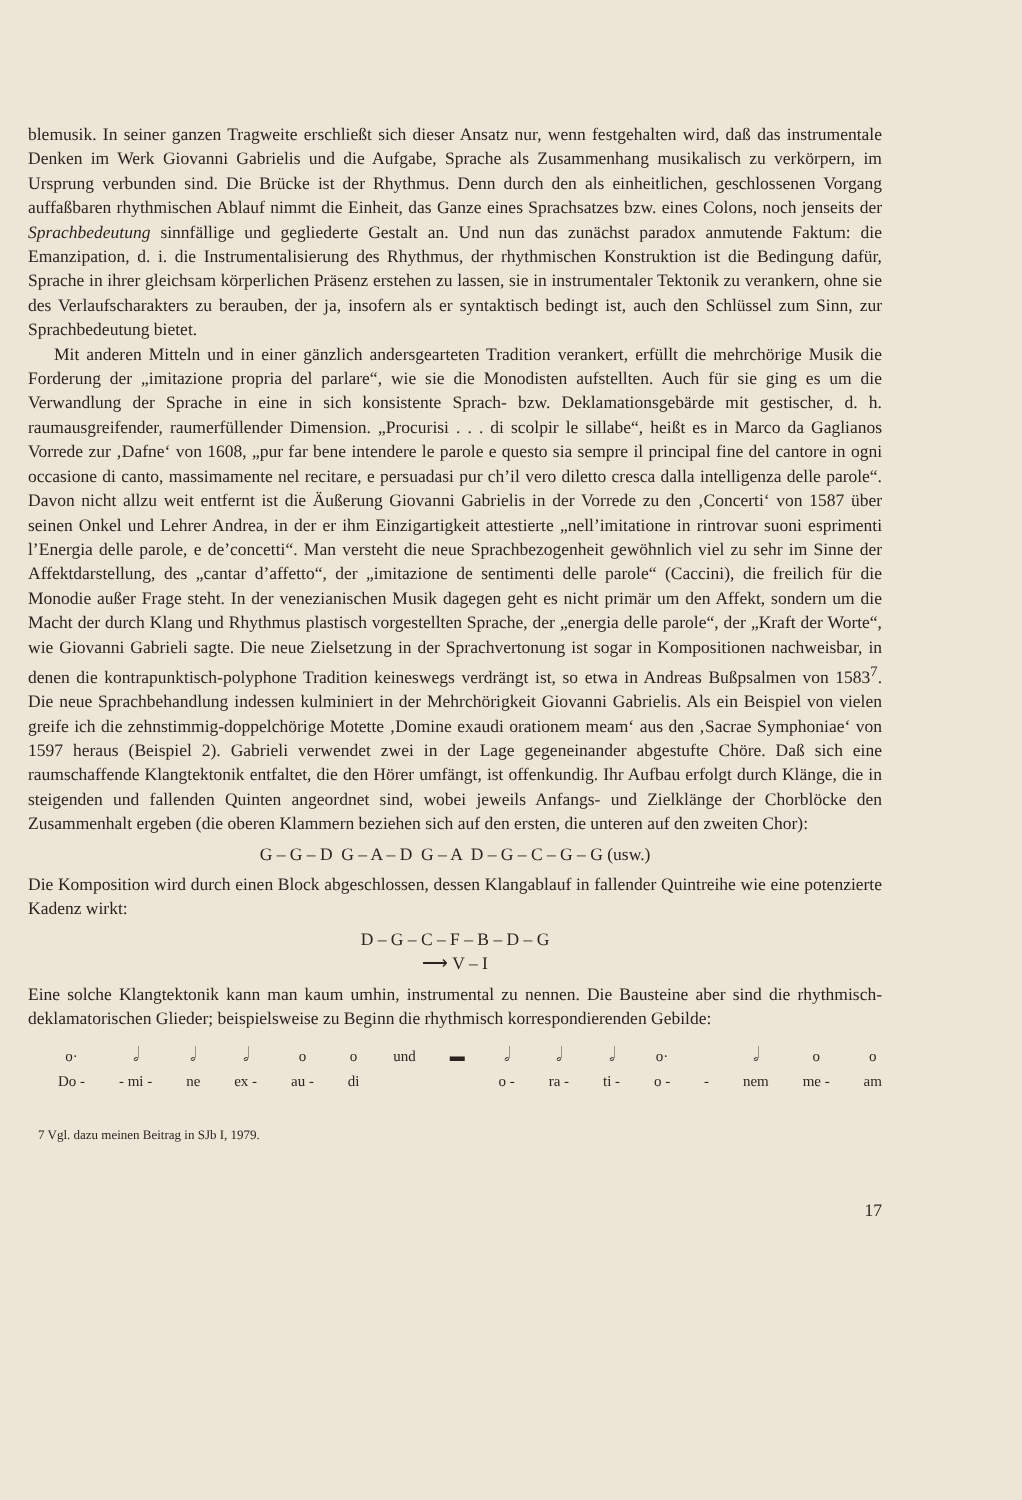blemusik. In seiner ganzen Tragweite erschließt sich dieser Ansatz nur, wenn festgehalten wird, daß das instrumentale Denken im Werk Giovanni Gabrielis und die Aufgabe, Sprache als Zusammenhang musikalisch zu verkörpern, im Ursprung verbunden sind. Die Brücke ist der Rhythmus. Denn durch den als einheitlichen, geschlossenen Vorgang auffaßbaren rhythmischen Ablauf nimmt die Einheit, das Ganze eines Sprachsatzes bzw. eines Colons, noch jenseits der Sprachbedeutung sinnfällige und gegliederte Gestalt an. Und nun das zunächst paradox anmutende Faktum: die Emanzipation, d. i. die Instrumentalisierung des Rhythmus, der rhythmischen Konstruktion ist die Bedingung dafür, Sprache in ihrer gleichsam körperlichen Präsenz erstehen zu lassen, sie in instrumentaler Tektonik zu verankern, ohne sie des Verlaufscharakters zu berauben, der ja, insofern als er syntaktisch bedingt ist, auch den Schlüssel zum Sinn, zur Sprachbedeutung bietet.
Mit anderen Mitteln und in einer gänzlich andersgearteten Tradition verankert, erfüllt die mehrchörige Musik die Forderung der „imitazione propria del parlare“, wie sie die Monodisten aufstellten. Auch für sie ging es um die Verwandlung der Sprache in eine in sich konsistente Sprach- bzw. Deklamationsgebärde mit gestischer, d. h. raumausgreifender, raumerfüllender Dimension. „Procurisi . . . di scolpir le sillabe“, heißt es in Marco da Gaglianos Vorrede zur ‚Dafne‘ von 1608, „pur far bene intendere le parole e questo sia sempre il principal fine del cantore in ogni occasione di canto, massimamente nel recitare, e persuadasi pur ch’il vero diletto cresca dalla intelligenza delle parole“. Davon nicht allzu weit entfernt ist die Äußerung Giovanni Gabrielis in der Vorrede zu den ‚Concerti‘ von 1587 über seinen Onkel und Lehrer Andrea, in der er ihm Einzigartigkeit attestierte „nell’imitatione in rintrovar suoni esprimenti l’Energia delle parole, e de’concetti“. Man versteht die neue Sprachbezogenheit gewöhnlich viel zu sehr im Sinne der Affektdarstellung, des „cantar d’affetto“, der „imitazione de sentimenti delle parole“ (Caccini), die freilich für die Monodie außer Frage steht. In der venezianischen Musik dagegen geht es nicht primär um den Affekt, sondern um die Macht der durch Klang und Rhythmus plastisch vorgestellten Sprache, der „energia delle parole“, der „Kraft der Worte“, wie Giovanni Gabrieli sagte. Die neue Zielsetzung in der Sprachvertonung ist sogar in Kompositionen nachweisbar, in denen die kontrapunktisch-polyphone Tradition keineswegs verdrängt ist, so etwa in Andreas Bußpsalmen von 1583<sup>7</sup>. Die neue Sprachbehandlung indessen kulminiert in der Mehrchörigkeit Giovanni Gabrielis. Als ein Beispiel von vielen greife ich die zehnstimmig-doppelchörige Motette ‚Domine exaudi orationem meam‘ aus den ‚Sacrae Symphoniae‘ von 1597 heraus (Beispiel 2). Gabrieli verwendet zwei in der Lage gegeneinander abgestufte Chöre. Daß sich eine raumschaffende Klangtektonik entfaltet, die den Hörer umfängt, ist offenkundig. Ihr Aufbau erfolgt durch Klänge, die in steigenden und fallenden Quinten angeordnet sind, wobei jeweils Anfangs- und Zielklänge der Chorblöcke den Zusammenhalt ergeben (die oberen Klammern beziehen sich auf den ersten, die unteren auf den zweiten Chor):
G – G – D G – A – D G – A D – G – C – G – G (usw.)
Die Komposition wird durch einen Block abgeschlossen, dessen Klangablauf in fallender Quintreihe wie eine potenzierte Kadenz wirkt:
D – G – C – F – B – D – G
⟶ V – I
Eine solche Klangtektonik kann man kaum umhin, instrumental zu nennen. Die Bausteine aber sind die rhythmisch-deklamatorischen Glieder; beispielsweise zu Beginn die rhythmisch korrespondierenden Gebilde:
o·
Do - 𝅗𝅥
- mi - 𝅗𝅥
ne 𝅗𝅥
ex - o
au - o
di und ▬
𝅗𝅥
o - 𝅗𝅥
ra - 𝅗𝅥
ti - o·
o -
- 𝅗𝅥
nem o
me - o
am
7 Vgl. dazu meinen Beitrag in SJb I, 1979.
17